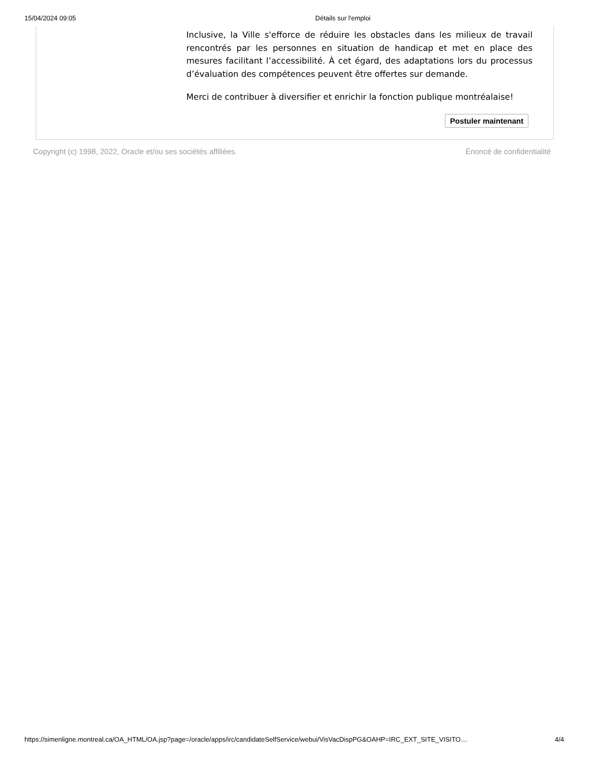15/04/2024 09:05 Détails sur l'emploi
Inclusive, la Ville s'efforce de réduire les obstacles dans les milieux de travail rencontrés par les personnes en situation de handicap et met en place des mesures facilitant l’accessibilité. À cet égard, des adaptations lors du processus d’évaluation des compétences peuvent être offertes sur demande.
Merci de contribuer à diversifier et enrichir la fonction publique montréalaise!
Postuler maintenant
Copyright (c) 1998, 2022, Oracle et/ou ses sociétés affiliées. Énoncé de confidentialité
https://simenligne.montreal.ca/OA_HTML/OA.jsp?page=/oracle/apps/irc/candidateSelfService/webui/VisVacDispPG&OAHP=IRC_EXT_SITE_VISITO… 4/4